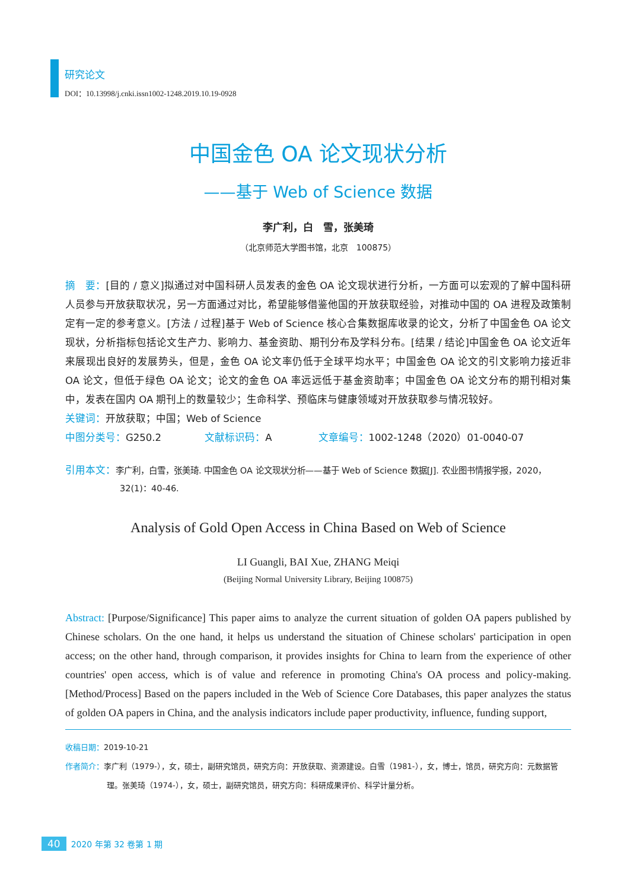研究论文
DOI：10.13998/j.cnki.issn1002-1248.2019.10.19-0928
中国金色 OA 论文现状分析
——基于 Web of Science 数据
李广利，白　雪，张美琦
（北京师范大学图书馆，北京　100875）
摘　要：[目的 / 意义]拟通过对中国科研人员发表的金色 OA 论文现状进行分析，一方面可以宏观的了解中国科研人员参与开放获取状况，另一方面通过对比，希望能够借鉴他国的开放获取经验，对推动中国的 OA 进程及政策制定有一定的参考意义。[方法 / 过程]基于 Web of Science 核心合集数据库收录的论文，分析了中国金色 OA 论文现状，分析指标包括论文生产力、影响力、基金资助、期刊分布及学科分布。[结果 / 结论]中国金色 OA 论文近年来展现出良好的发展势头，但是，金色 OA 论文率仍低于全球平均水平；中国金色 OA 论文的引文影响力接近非 OA 论文，但低于绿色 OA 论文；论文的金色 OA 率远远低于基金资助率；中国金色 OA 论文分布的期刊相对集中，发表在国内 OA 期刊上的数量较少；生命科学、预临床与健康领域对开放获取参与情况较好。
关键词：开放获取；中国；Web of Science
中图分类号：G250.2 文献标识码：A 文章编号：1002-1248（2020）01-0040-07
引用本文：李广利，白雪，张美琦. 中国金色 OA 论文现状分析——基于 Web of Science 数据[J]. 农业图书情报学报，2020，32(1)：40-46.
Analysis of Gold Open Access in China Based on Web of Science
LI Guangli, BAI Xue, ZHANG Meiqi
(Beijing Normal University Library, Beijing 100875)
Abstract: [Purpose/Significance] This paper aims to analyze the current situation of golden OA papers published by Chinese scholars. On the one hand, it helps us understand the situation of Chinese scholars' participation in open access; on the other hand, through comparison, it provides insights for China to learn from the experience of other countries' open access, which is of value and reference in promoting China's OA process and policy-making. [Method/Process] Based on the papers included in the Web of Science Core Databases, this paper analyzes the status of golden OA papers in China, and the analysis indicators include paper productivity, influence, funding support,
收稿日期：2019-10-21
作者简介：李广利（1979-），女，硕士，副研究馆员，研究方向：开放获取、资源建设。白雪（1981-），女，博士，馆员，研究方向：元数据管理。张美琦（1974-），女，硕士，副研究馆员，研究方向：科研成果评价、科学计量分析。
40 2020 年第 32 卷第 1 期